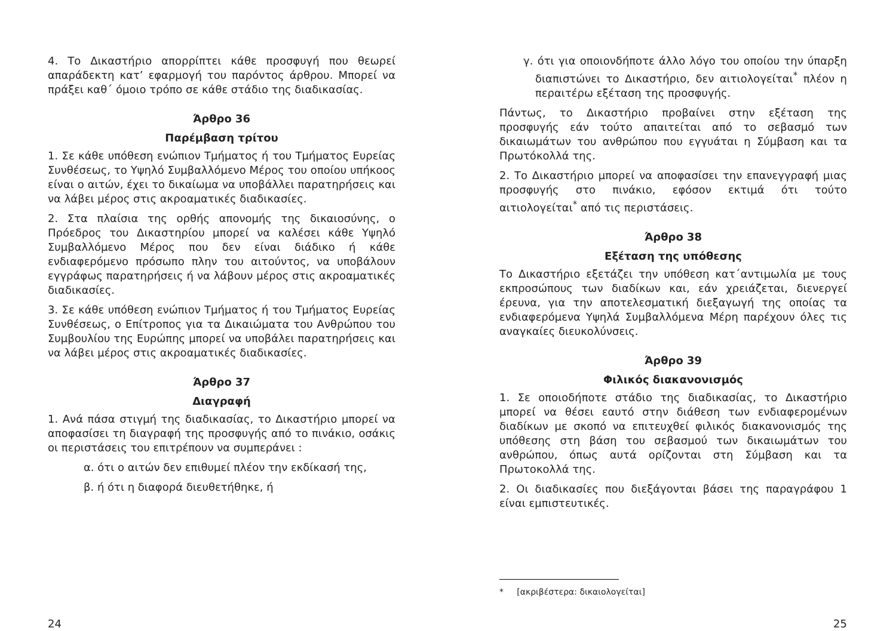4. Το Δικαστήριο απορρίπτει κάθε προσφυγή που θεωρεί απαράδεκτη κατ’ εφαρμογή του παρόντος άρθρου. Μπορεί να πράξει καθ΄ όμοιο τρόπο σε κάθε στάδιο της διαδικασίας.
Άρθρο 36
Παρέμβαση τρίτου
1. Σε κάθε υπόθεση ενώπιον Τμήματος ή του Τμήματος Ευρείας Συνθέσεως, το Υψηλό Συμβαλλόμενο Μέρος του οποίου υπήκοος είναι ο αιτών, έχει το δικαίωμα να υποβάλλει παρατηρήσεις και να λάβει μέρος στις ακροαματικές διαδικασίες.
2. Στα πλαίσια της ορθής απονομής της δικαιοσύνης, ο Πρόεδρος του Δικαστηρίου μπορεί να καλέσει κάθε Υψηλό Συμβαλλόμενο Μέρος που δεν είναι διάδικο ή κάθε ενδιαφερόμενο πρόσωπο πλην του αιτούντος, να υποβάλουν εγγράφως παρατηρήσεις ή να λάβουν μέρος στις ακροαματικές διαδικασίες.
3. Σε κάθε υπόθεση ενώπιον Τμήματος ή του Τμήματος Ευρείας Συνθέσεως, ο Επίτροπος για τα Δικαιώματα του Ανθρώπου του Συμβουλίου της Ευρώπης μπορεί να υποβάλει παρατηρήσεις και να λάβει μέρος στις ακροαματικές διαδικασίες.
Άρθρο 37
Διαγραφή
1. Ανά πάσα στιγμή της διαδικασίας, το Δικαστήριο μπορεί να αποφασίσει τη διαγραφή της προσφυγής από το πινάκιο, οσάκις οι περιστάσεις του επιτρέπουν να συμπεράνει :
α. ότι ο αιτών δεν επιθυμεί πλέον την εκδίκασή της,
β. ή ότι η διαφορά διευθετήθηκε, ή
24
γ. ότι για οποιονδήποτε άλλο λόγο του οποίου την ύπαρξη διαπιστώνει το Δικαστήριο, δεν αιτιολογείται<sup>*</sup> πλέον η περαιτέρω εξέταση της προσφυγής.
Πάντως, το Δικαστήριο προβαίνει στην εξέταση της προσφυγής εάν τούτο απαιτείται από το σεβασμό των δικαιωμάτων του ανθρώπου που εγγυάται η Σύμβαση και τα Πρωτόκολλά της.
2. Το Δικαστήριο μπορεί να αποφασίσει την επανεγγραφή μιας προσφυγής στο πινάκιο, εφόσον εκτιμά ότι τούτο αιτιολογείται<sup>*</sup> από τις περιστάσεις.
Άρθρο 38
Εξέταση της υπόθεσης
Το Δικαστήριο εξετάζει την υπόθεση κατ΄αντιμωλία με τους εκπροσώπους των διαδίκων και, εάν χρειάζεται, διενεργεί έρευνα, για την αποτελεσματική διεξαγωγή της οποίας τα ενδιαφερόμενα Υψηλά Συμβαλλόμενα Μέρη παρέχουν όλες τις αναγκαίες διευκολύνσεις.
Άρθρο 39
Φιλικός διακανονισμός
1. Σε οποιοδήποτε στάδιο της διαδικασίας, το Δικαστήριο μπορεί να θέσει εαυτό στην διάθεση των ενδιαφερομένων διαδίκων με σκοπό να επιτευχθεί φιλικός διακανονισμός της υπόθεσης στη βάση του σεβασμού των δικαιωμάτων του ανθρώπου, όπως αυτά ορίζονται στη Σύμβαση και τα Πρωτοκολλά της.
2. Οι διαδικασίες που διεξάγονται βάσει της παραγράφου 1 είναι εμπιστευτικές.
* [ακριβέστερα: δικαιολογείται]
25